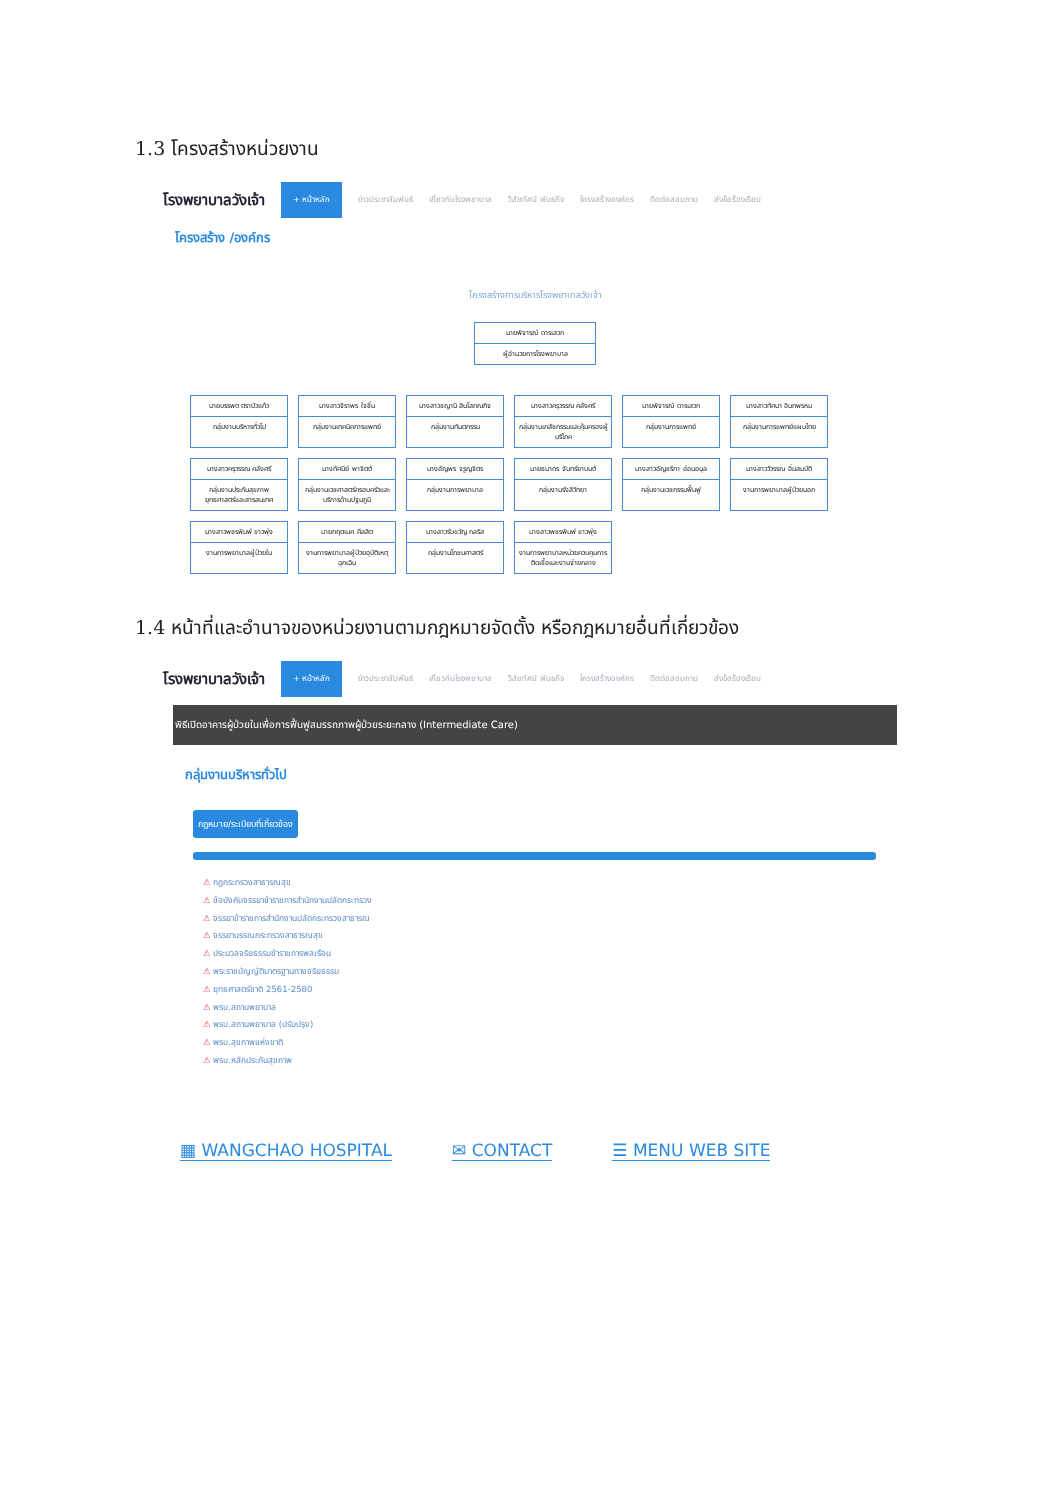1.3 โครงสร้างหน่วยงาน
โรงพยาบาลวังเจ้า + หน้าหลัก ข่าวประชาสัมพันธ์ เกี่ยวกับโรงพยาบาล วิสัยทัศน์ พันธกิจ โครงสร้างองค์กร ติดต่อสอบถาม ส่งข้อร้องเรียน
โครงสร้าง /องค์กร
โครงสร้างการบริหารโรงพยาบาลวังเจ้า
นายพิจารณ์ ดารเสวก
ผู้อำนวยการโรงพยาบาล
นายบรรพต ตราบัวแก้ว
กลุ่มงานบริหารทั่วไป
นางสาวจิราพร ใจชื่น
กลุ่มงานเทคนิคการแพทย์
นางสาวชญานี สินโสภณกิจ
กลุ่มงานทันตกรรม
นางสาวครุวรรณ คลังศรี
กลุ่มงานเภสัชกรรมและคุ้มครองผู้บริโภค
นายพิจารณ์ ดารเสวก
กลุ่มงานการแพทย์
นางสาวทัศนา อินทพรหม
กลุ่มงานการแพทย์แผนไทย
นางสาวครุวรรณ คลังศรี
กลุ่มงานประกันสุขภาพ ยุทธศาสตร์และสารสนเทศ
นางทัศนีย์ พาจิตต์
กลุ่มงานเวชศาสตร์ครอบครัวและบริการด้านปฐมภูมิ
นางอัญพร จรูญจิตร
กลุ่มงานการพยาบาล
นายธนากร จันทร์ยาบนต์
กลุ่มงานรังสีวิทยา
นางสาวอัญชริกา อ่อนอนุล
กลุ่มงานเวชกรรมฟื้นฟู
นางสาววิวรรณ อิ่มสมบัติ
งานการพยาบาลผู้ป่วยนอก
นางสาวพชรพิมพ์ ขาวพุ่ง
งานการพยาบาลผู้ป่วยใน
นายกฤตเมศ ศีลสิต
งานการพยาบาลผู้ป่วยอุบัติเหตุฉุกเฉิน
นางสาวรับขวัญ กลริส
กลุ่มงานโภชนศาสตร์
นางสาวพชรพิมพ์ ขาวพุ่ง
งานการพยาบาลหน่วยควบคุมการติดเชื้อและงานจ่ายกลาง
1.4 หน้าที่และอำนาจของหน่วยงานตามกฎหมายจัดตั้ง หรือกฎหมายอื่นที่เกี่ยวข้อง
โรงพยาบาลวังเจ้า + หน้าหลัก ข่าวประชาสัมพันธ์ เกี่ยวกับโรงพยาบาล วิสัยทัศน์ พันธกิจ โครงสร้างองค์กร ติดต่อสอบถาม ส่งข้อร้องเรียน
พิธีเปิดอาคารผู้ป่วยในเพื่อการฟื้นฟูสมรรถภาพผู้ป่วยระยะกลาง (Intermediate Care)
กลุ่มงานบริหารทั่วไป
กฎหมาย/ระเบียบที่เกี่ยวข้อง
⚠ กฎกระทรวงสาธารณสุข
⚠ ข้อบังคับจรรยาข้าราชการสำนักงานปลัดกระทรวง
⚠ จรรยาข้าราชการสำนักงานปลัดกระทรวงสาธารณ
⚠ จรรยาบรรณกระทรวงสาธารณสุข
⚠ ประมวลจริยธรรมข้าราชการพลเรือน
⚠ พระราชบัญญัติมาตรฐานทางจริยธรรม
⚠ ยุทธศาสตร์ชาติ 2561-2580
⚠ พรบ.สถานพยาบาล
⚠ พรบ.สถานพยาบาล (ปรับปรุง)
⚠ พรบ.สุขภาพแห่งชาติ
⚠ พรบ.หลักประกันสุขภาพ
▦ WANGCHAO HOSPITAL ✉ CONTACT ☰ MENU WEB SITE